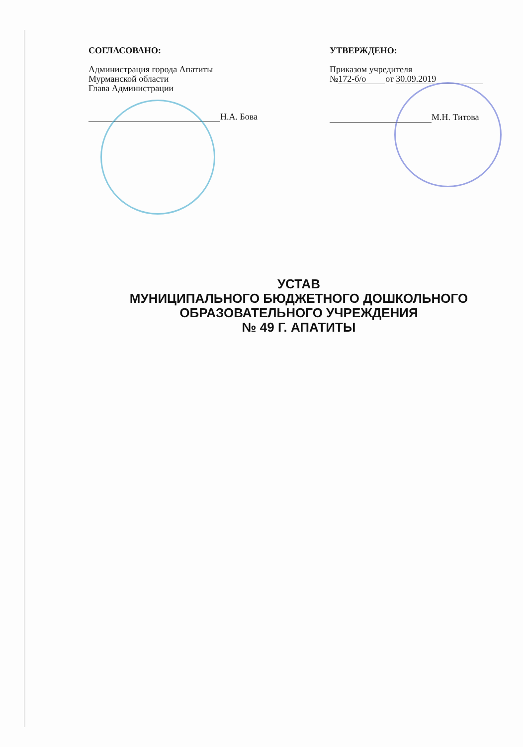СОГЛАСОВАНО:
Администрация города Апатиты
Мурманской области
Глава Администрации
Н.А. Бова
УТВЕРЖДЕНО:
Приказом учредителя
№ 172-б/о от 30.09.2019
М.Н. Титова
УСТАВ
МУНИЦИПАЛЬНОГО БЮДЖЕТНОГО ДОШКОЛЬНОГО
ОБРАЗОВАТЕЛЬНОГО УЧРЕЖДЕНИЯ
№ 49 Г. АПАТИТЫ